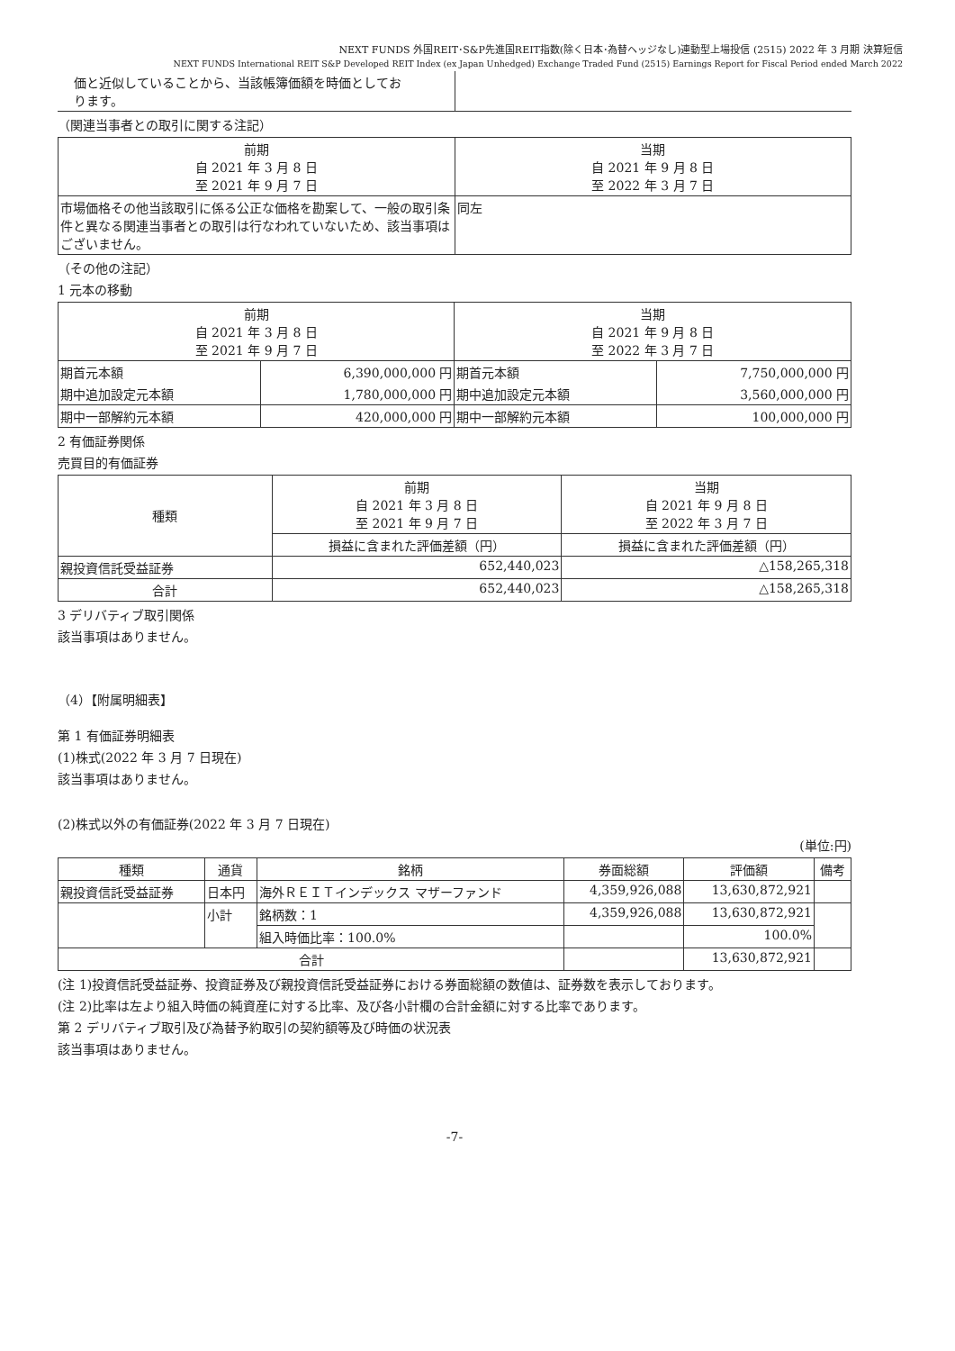NEXT FUNDS 外国REIT･S&P先進国REIT指数(除く日本･為替ヘッジなし)連動型上場投信 (2515) 2022 年 3 月期 決算短信
NEXT FUNDS International REIT S&P Developed REIT Index (ex Japan Unhedged) Exchange Traded Fund (2515) Earnings Report for Fiscal Period ended March 2022
| 価と近似していることから、当該帳簿価額を時価としてお ります。 | |
（関連当事者との取引に関する注記）
| 前期 自 2021 年 3 月 8 日 至 2021 年 9 月 7 日 | 当期 自 2021 年 9 月 8 日 至 2022 年 3 月 7 日 |
| 市場価格その他当該取引に係る公正な価格を勘案して、一般の取引条件と異なる関連当事者との取引は行なわれていないため、該当事項はございません。 | 同左 |
（その他の注記）
1 元本の移動
| 前期 自 2021 年 3 月 8 日 至 2021 年 9 月 7 日 | | 当期 自 2021 年 9 月 8 日 至 2022 年 3 月 7 日 | |
| 期首元本額 | 6,390,000,000 円 | 期首元本額 | 7,750,000,000 円 |
| 期中追加設定元本額 | 1,780,000,000 円 | 期中追加設定元本額 | 3,560,000,000 円 |
| 期中一部解約元本額 | 420,000,000 円 | 期中一部解約元本額 | 100,000,000 円 |
2 有価証券関係
売買目的有価証券
| 種類 | 前期 自 2021 年 3 月 8 日 至 2021 年 9 月 7 日 | 当期 自 2021 年 9 月 8 日 至 2022 年 3 月 7 日 |
| | 損益に含まれた評価差額（円） | 損益に含まれた評価差額（円） |
| 親投資信託受益証券 | 652,440,023 | △158,265,318 |
| 合計 | 652,440,023 | △158,265,318 |
3 デリバティブ取引関係
該当事項はありません。
（4）【附属明細表】
第 1 有価証券明細表
(1)株式(2022 年 3 月 7 日現在)
該当事項はありません。
(2)株式以外の有価証券(2022 年 3 月 7 日現在)
(単位:円)
| 種類 | 通貨 | 銘柄 | 券面総額 | 評価額 | 備考 |
| 親投資信託受益証券 | 日本円 | 海外ＲＥＩＴインデックス マザーファンド | 4,359,926,088 | 13,630,872,921 | |
| | 小計 | 銘柄数：1 | 4,359,926,088 | 13,630,872,921 | |
| | | 組入時価比率：100.0% | | 100.0% | |
| 合計 | | | | 13,630,872,921 | |
(注 1)投資信託受益証券、投資証券及び親投資信託受益証券における券面総額の数値は、証券数を表示しております。
(注 2)比率は左より組入時価の純資産に対する比率、及び各小計欄の合計金額に対する比率であります。
第 2 デリバティブ取引及び為替予約取引の契約額等及び時価の状況表
該当事項はありません。
-7-